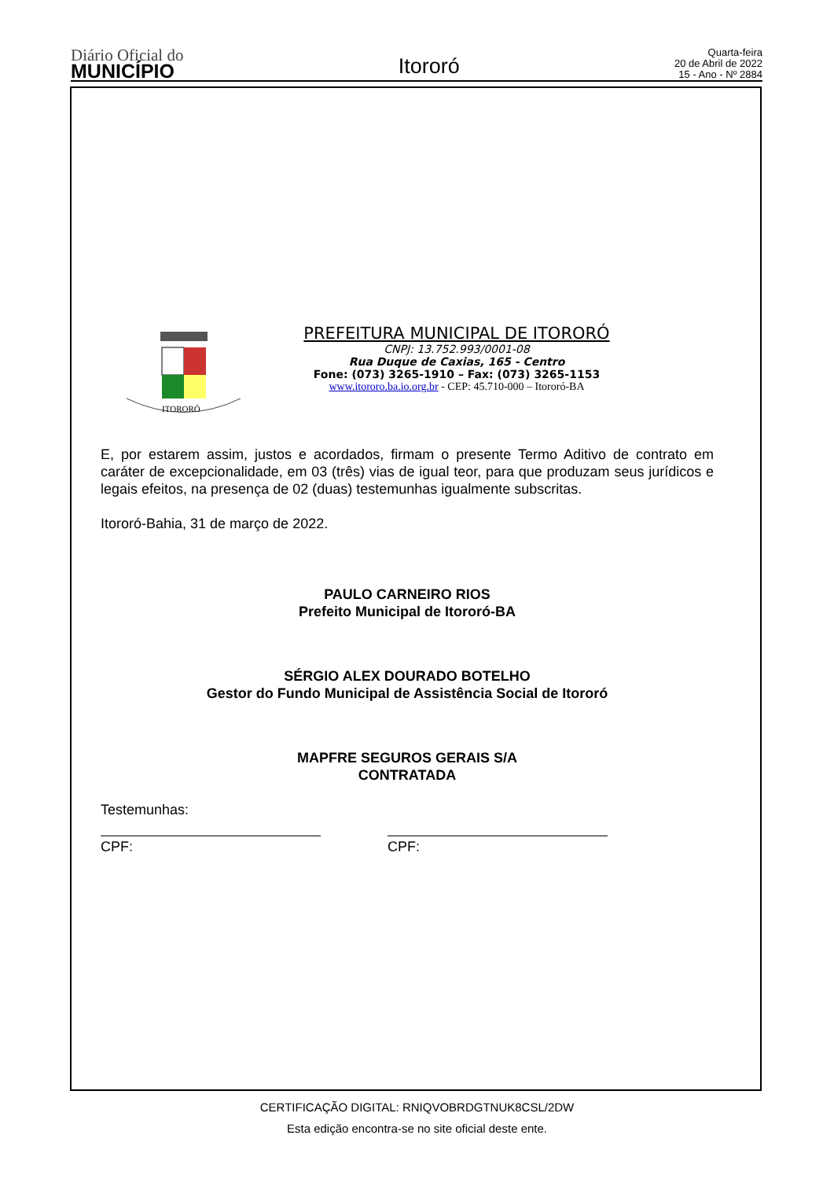Diário Oficial do
MUNICÍPIO
Itororó
Quarta-feira
20 de Abril de 2022
15 - Ano - Nº 2884
ITORORÓ
PREFEITURA MUNICIPAL DE ITORORÓ
CNPJ: 13.752.993/0001-08
Rua Duque de Caxias, 165 - Centro
Fone: (073) 3265-1910 – Fax: (073) 3265-1153
www.itororo.ba.io.org.br - CEP: 45.710-000 – Itororó-BA
E, por estarem assim, justos e acordados, firmam o presente Termo Aditivo de contrato em caráter de excepcionalidade, em 03 (três) vias de igual teor, para que produzam seus jurídicos e legais efeitos, na presença de 02 (duas) testemunhas igualmente subscritas.
Itororó-Bahia, 31 de março de 2022.
PAULO CARNEIRO RIOS
Prefeito Municipal de Itororó-BA
SÉRGIO ALEX DOURADO BOTELHO
Gestor do Fundo Municipal de Assistência Social de Itororó
MAPFRE SEGUROS GERAIS S/A
CONTRATADA
Testemunhas:
CPF: CPF:
CERTIFICAÇÃO DIGITAL: RNIQVOBRDGTNUK8CSL/2DW
Esta edição encontra-se no site oficial deste ente.